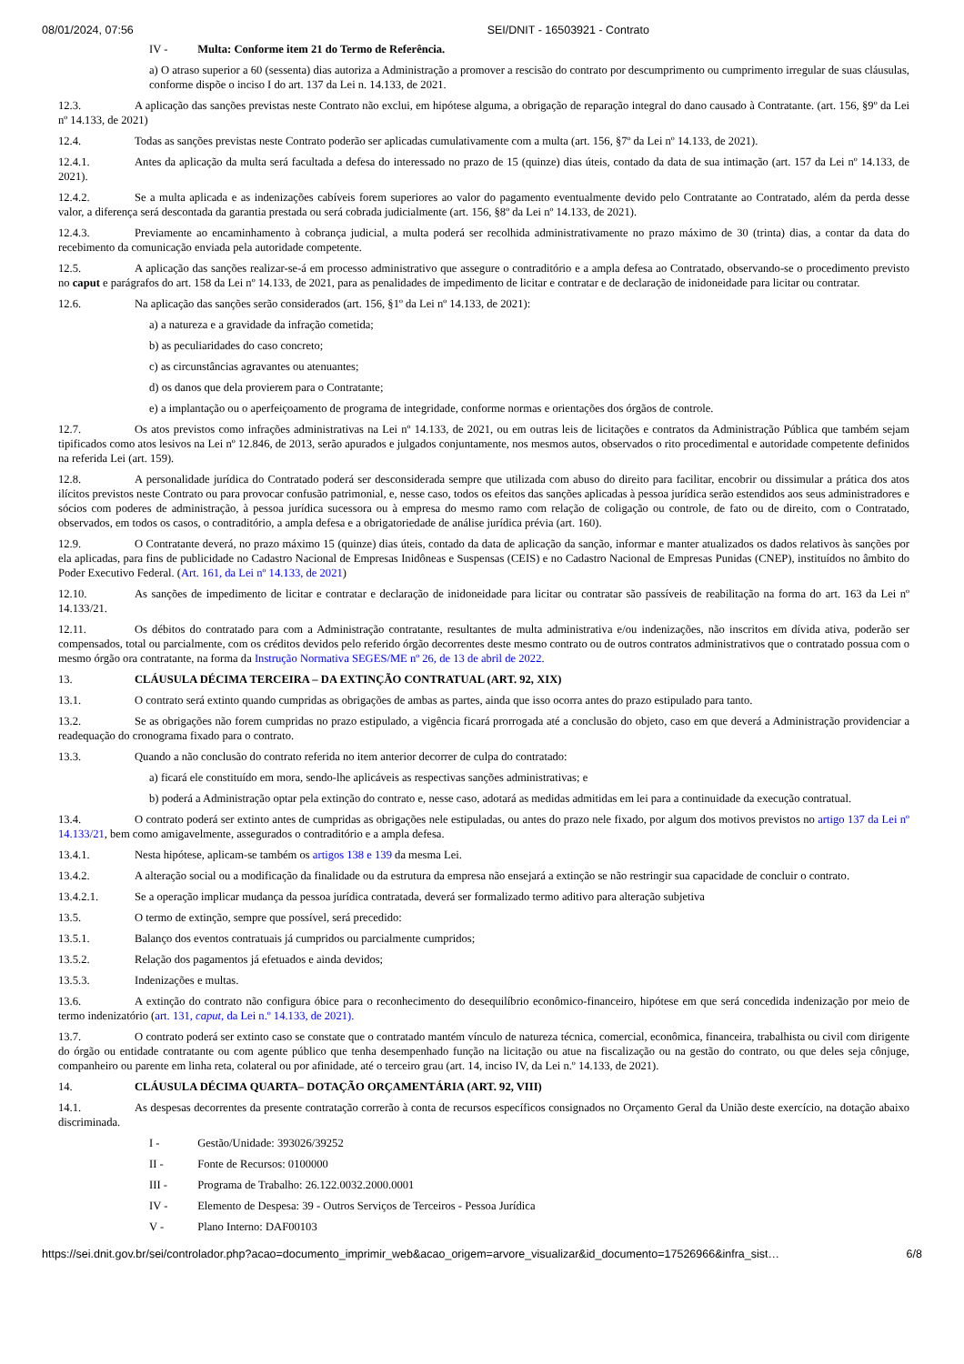08/01/2024, 07:56 SEI/DNIT - 16503921 - Contrato
IV - Multa: Conforme item 21 do Termo de Referência.
a) O atraso superior a 60 (sessenta) dias autoriza a Administração a promover a rescisão do contrato por descumprimento ou cumprimento irregular de suas cláusulas, conforme dispõe o inciso I do art. 137 da Lei n. 14.133, de 2021.
12.3. A aplicação das sanções previstas neste Contrato não exclui, em hipótese alguma, a obrigação de reparação integral do dano causado à Contratante. (art. 156, §9º da Lei nº 14.133, de 2021)
12.4. Todas as sanções previstas neste Contrato poderão ser aplicadas cumulativamente com a multa (art. 156, §7º da Lei nº 14.133, de 2021).
12.4.1. Antes da aplicação da multa será facultada a defesa do interessado no prazo de 15 (quinze) dias úteis, contado da data de sua intimação (art. 157 da Lei nº 14.133, de 2021).
12.4.2. Se a multa aplicada e as indenizações cabíveis forem superiores ao valor do pagamento eventualmente devido pelo Contratante ao Contratado, além da perda desse valor, a diferença será descontada da garantia prestada ou será cobrada judicialmente (art. 156, §8º da Lei nº 14.133, de 2021).
12.4.3. Previamente ao encaminhamento à cobrança judicial, a multa poderá ser recolhida administrativamente no prazo máximo de 30 (trinta) dias, a contar da data do recebimento da comunicação enviada pela autoridade competente.
12.5. A aplicação das sanções realizar-se-á em processo administrativo que assegure o contraditório e a ampla defesa ao Contratado, observando-se o procedimento previsto no caput e parágrafos do art. 158 da Lei nº 14.133, de 2021, para as penalidades de impedimento de licitar e contratar e de declaração de inidoneidade para licitar ou contratar.
12.6. Na aplicação das sanções serão considerados (art. 156, §1º da Lei nº 14.133, de 2021):
a) a natureza e a gravidade da infração cometida;
b) as peculiaridades do caso concreto;
c) as circunstâncias agravantes ou atenuantes;
d) os danos que dela provierem para o Contratante;
e) a implantação ou o aperfeiçoamento de programa de integridade, conforme normas e orientações dos órgãos de controle.
12.7. Os atos previstos como infrações administrativas na Lei nº 14.133, de 2021, ou em outras leis de licitações e contratos da Administração Pública que também sejam tipificados como atos lesivos na Lei nº 12.846, de 2013, serão apurados e julgados conjuntamente, nos mesmos autos, observados o rito procedimental e autoridade competente definidos na referida Lei (art. 159).
12.8. A personalidade jurídica do Contratado poderá ser desconsiderada sempre que utilizada com abuso do direito para facilitar, encobrir ou dissimular a prática dos atos ilícitos previstos neste Contrato ou para provocar confusão patrimonial, e, nesse caso, todos os efeitos das sanções aplicadas à pessoa jurídica serão estendidos aos seus administradores e sócios com poderes de administração, à pessoa jurídica sucessora ou à empresa do mesmo ramo com relação de coligação ou controle, de fato ou de direito, com o Contratado, observados, em todos os casos, o contraditório, a ampla defesa e a obrigatoriedade de análise jurídica prévia (art. 160).
12.9. O Contratante deverá, no prazo máximo 15 (quinze) dias úteis, contado da data de aplicação da sanção, informar e manter atualizados os dados relativos às sanções por ela aplicadas, para fins de publicidade no Cadastro Nacional de Empresas Inidôneas e Suspensas (CEIS) e no Cadastro Nacional de Empresas Punidas (CNEP), instituídos no âmbito do Poder Executivo Federal. (Art. 161, da Lei nº 14.133, de 2021)
12.10. As sanções de impedimento de licitar e contratar e declaração de inidoneidade para licitar ou contratar são passíveis de reabilitação na forma do art. 163 da Lei nº 14.133/21.
12.11. Os débitos do contratado para com a Administração contratante, resultantes de multa administrativa e/ou indenizações, não inscritos em dívida ativa, poderão ser compensados, total ou parcialmente, com os créditos devidos pelo referido órgão decorrentes deste mesmo contrato ou de outros contratos administrativos que o contratado possua com o mesmo órgão ora contratante, na forma da Instrução Normativa SEGES/ME nº 26, de 13 de abril de 2022.
13. CLÁUSULA DÉCIMA TERCEIRA – DA EXTINÇÃO CONTRATUAL (ART. 92, XIX)
13.1. O contrato será extinto quando cumpridas as obrigações de ambas as partes, ainda que isso ocorra antes do prazo estipulado para tanto.
13.2. Se as obrigações não forem cumpridas no prazo estipulado, a vigência ficará prorrogada até a conclusão do objeto, caso em que deverá a Administração providenciar a readequação do cronograma fixado para o contrato.
13.3. Quando a não conclusão do contrato referida no item anterior decorrer de culpa do contratado:
a) ficará ele constituído em mora, sendo-lhe aplicáveis as respectivas sanções administrativas; e
b) poderá a Administração optar pela extinção do contrato e, nesse caso, adotará as medidas admitidas em lei para a continuidade da execução contratual.
13.4. O contrato poderá ser extinto antes de cumpridas as obrigações nele estipuladas, ou antes do prazo nele fixado, por algum dos motivos previstos no artigo 137 da Lei nº 14.133/21, bem como amigavelmente, assegurados o contraditório e a ampla defesa.
13.4.1. Nesta hipótese, aplicam-se também os artigos 138 e 139 da mesma Lei.
13.4.2. A alteração social ou a modificação da finalidade ou da estrutura da empresa não ensejará a extinção se não restringir sua capacidade de concluir o contrato.
13.4.2.1. Se a operação implicar mudança da pessoa jurídica contratada, deverá ser formalizado termo aditivo para alteração subjetiva
13.5. O termo de extinção, sempre que possível, será precedido:
13.5.1. Balanço dos eventos contratuais já cumpridos ou parcialmente cumpridos;
13.5.2. Relação dos pagamentos já efetuados e ainda devidos;
13.5.3. Indenizações e multas.
13.6. A extinção do contrato não configura óbice para o reconhecimento do desequilíbrio econômico-financeiro, hipótese em que será concedida indenização por meio de termo indenizatório (art. 131, caput, da Lei n.º 14.133, de 2021).
13.7. O contrato poderá ser extinto caso se constate que o contratado mantém vínculo de natureza técnica, comercial, econômica, financeira, trabalhista ou civil com dirigente do órgão ou entidade contratante ou com agente público que tenha desempenhado função na licitação ou atue na fiscalização ou na gestão do contrato, ou que deles seja cônjuge, companheiro ou parente em linha reta, colateral ou por afinidade, até o terceiro grau (art. 14, inciso IV, da Lei n.º 14.133, de 2021).
14. CLÁUSULA DÉCIMA QUARTA– DOTAÇÃO ORÇAMENTÁRIA (ART. 92, VIII)
14.1. As despesas decorrentes da presente contratação correrão à conta de recursos específicos consignados no Orçamento Geral da União deste exercício, na dotação abaixo discriminada.
I - Gestão/Unidade: 393026/39252
II - Fonte de Recursos: 0100000
III - Programa de Trabalho: 26.122.0032.2000.0001
IV - Elemento de Despesa: 39 - Outros Serviços de Terceiros - Pessoa Jurídica
V - Plano Interno: DAF00103
https://sei.dnit.gov.br/sei/controlador.php?acao=documento_imprimir_web&acao_origem=arvore_visualizar&id_documento=17526966&infra_sist… 6/8